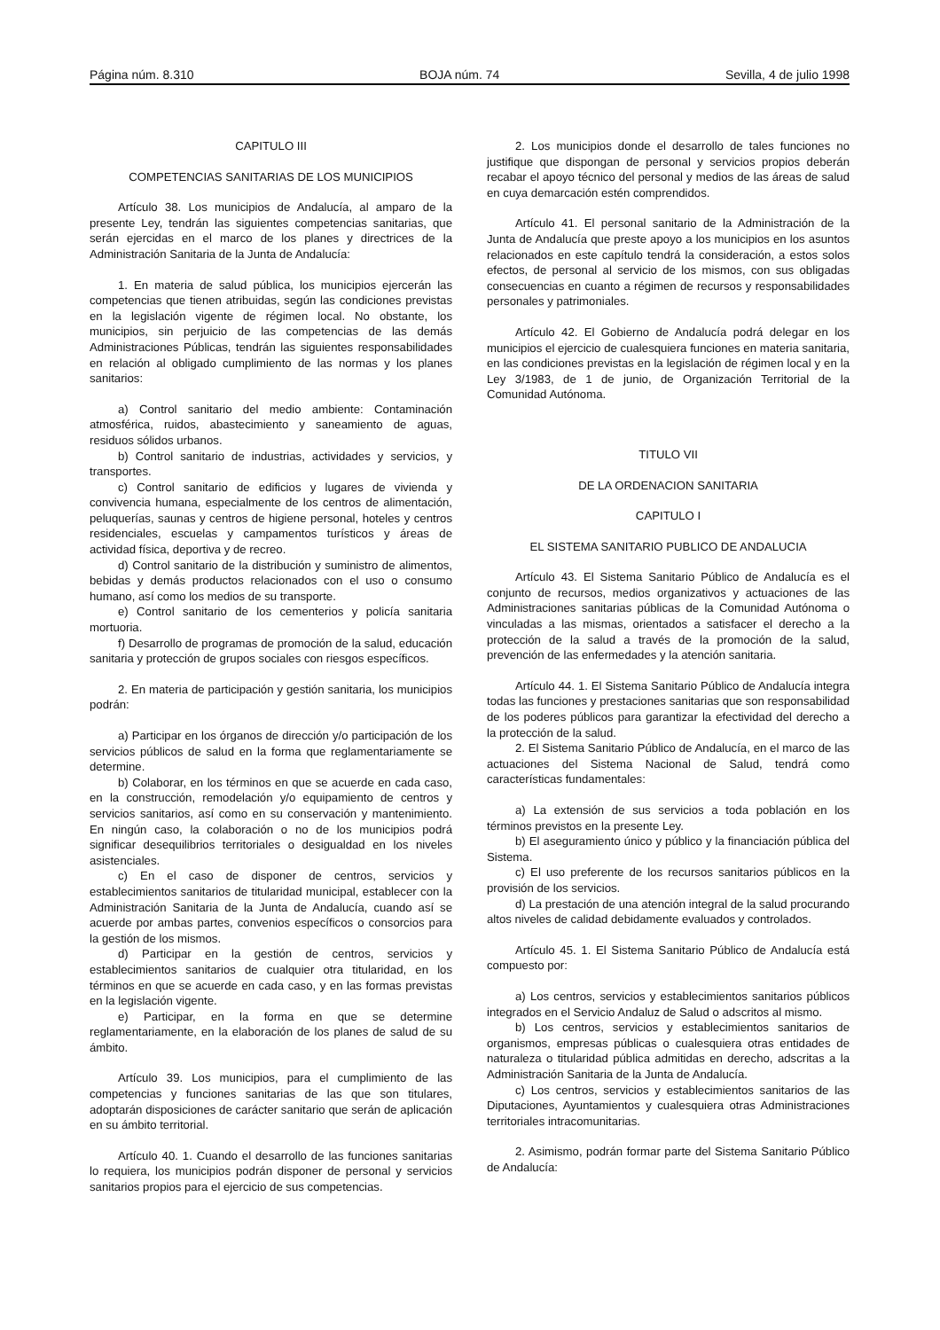Página núm. 8.310 BOJA núm. 74 Sevilla, 4 de julio 1998
CAPITULO III
COMPETENCIAS SANITARIAS DE LOS MUNICIPIOS
Artículo 38. Los municipios de Andalucía, al amparo de la presente Ley, tendrán las siguientes competencias sanitarias, que serán ejercidas en el marco de los planes y directrices de la Administración Sanitaria de la Junta de Andalucía:
1. En materia de salud pública, los municipios ejercerán las competencias que tienen atribuidas, según las condiciones previstas en la legislación vigente de régimen local. No obstante, los municipios, sin perjuicio de las competencias de las demás Administraciones Públicas, tendrán las siguientes responsabilidades en relación al obligado cumplimiento de las normas y los planes sanitarios:
a) Control sanitario del medio ambiente: Contaminación atmosférica, ruidos, abastecimiento y saneamiento de aguas, residuos sólidos urbanos.
b) Control sanitario de industrias, actividades y servicios, y transportes.
c) Control sanitario de edificios y lugares de vivienda y convivencia humana, especialmente de los centros de alimentación, peluquerías, saunas y centros de higiene personal, hoteles y centros residenciales, escuelas y campamentos turísticos y áreas de actividad física, deportiva y de recreo.
d) Control sanitario de la distribución y suministro de alimentos, bebidas y demás productos relacionados con el uso o consumo humano, así como los medios de su transporte.
e) Control sanitario de los cementerios y policía sanitaria mortuoria.
f) Desarrollo de programas de promoción de la salud, educación sanitaria y protección de grupos sociales con riesgos específicos.
2. En materia de participación y gestión sanitaria, los municipios podrán:
a) Participar en los órganos de dirección y/o participación de los servicios públicos de salud en la forma que reglamentariamente se determine.
b) Colaborar, en los términos en que se acuerde en cada caso, en la construcción, remodelación y/o equipamiento de centros y servicios sanitarios, así como en su conservación y mantenimiento. En ningún caso, la colaboración o no de los municipios podrá significar desequilibrios territoriales o desigualdad en los niveles asistenciales.
c) En el caso de disponer de centros, servicios y establecimientos sanitarios de titularidad municipal, establecer con la Administración Sanitaria de la Junta de Andalucía, cuando así se acuerde por ambas partes, convenios específicos o consorcios para la gestión de los mismos.
d) Participar en la gestión de centros, servicios y establecimientos sanitarios de cualquier otra titularidad, en los términos en que se acuerde en cada caso, y en las formas previstas en la legislación vigente.
e) Participar, en la forma en que se determine reglamentariamente, en la elaboración de los planes de salud de su ámbito.
Artículo 39. Los municipios, para el cumplimiento de las competencias y funciones sanitarias de las que son titulares, adoptarán disposiciones de carácter sanitario que serán de aplicación en su ámbito territorial.
Artículo 40. 1. Cuando el desarrollo de las funciones sanitarias lo requiera, los municipios podrán disponer de personal y servicios sanitarios propios para el ejercicio de sus competencias.
2. Los municipios donde el desarrollo de tales funciones no justifique que dispongan de personal y servicios propios deberán recabar el apoyo técnico del personal y medios de las áreas de salud en cuya demarcación estén comprendidos.
Artículo 41. El personal sanitario de la Administración de la Junta de Andalucía que preste apoyo a los municipios en los asuntos relacionados en este capítulo tendrá la consideración, a estos solos efectos, de personal al servicio de los mismos, con sus obligadas consecuencias en cuanto a régimen de recursos y responsabilidades personales y patrimoniales.
Artículo 42. El Gobierno de Andalucía podrá delegar en los municipios el ejercicio de cualesquiera funciones en materia sanitaria, en las condiciones previstas en la legislación de régimen local y en la Ley 3/1983, de 1 de junio, de Organización Territorial de la Comunidad Autónoma.
TITULO VII
DE LA ORDENACION SANITARIA
CAPITULO I
EL SISTEMA SANITARIO PUBLICO DE ANDALUCIA
Artículo 43. El Sistema Sanitario Público de Andalucía es el conjunto de recursos, medios organizativos y actuaciones de las Administraciones sanitarias públicas de la Comunidad Autónoma o vinculadas a las mismas, orientados a satisfacer el derecho a la protección de la salud a través de la promoción de la salud, prevención de las enfermedades y la atención sanitaria.
Artículo 44. 1. El Sistema Sanitario Público de Andalucía integra todas las funciones y prestaciones sanitarias que son responsabilidad de los poderes públicos para garantizar la efectividad del derecho a la protección de la salud.
2. El Sistema Sanitario Público de Andalucía, en el marco de las actuaciones del Sistema Nacional de Salud, tendrá como características fundamentales:
a) La extensión de sus servicios a toda población en los términos previstos en la presente Ley.
b) El aseguramiento único y público y la financiación pública del Sistema.
c) El uso preferente de los recursos sanitarios públicos en la provisión de los servicios.
d) La prestación de una atención integral de la salud procurando altos niveles de calidad debidamente evaluados y controlados.
Artículo 45. 1. El Sistema Sanitario Público de Andalucía está compuesto por:
a) Los centros, servicios y establecimientos sanitarios públicos integrados en el Servicio Andaluz de Salud o adscritos al mismo.
b) Los centros, servicios y establecimientos sanitarios de organismos, empresas públicas o cualesquiera otras entidades de naturaleza o titularidad pública admitidas en derecho, adscritas a la Administración Sanitaria de la Junta de Andalucía.
c) Los centros, servicios y establecimientos sanitarios de las Diputaciones, Ayuntamientos y cualesquiera otras Administraciones territoriales intracomunitarias.
2. Asimismo, podrán formar parte del Sistema Sanitario Público de Andalucía: